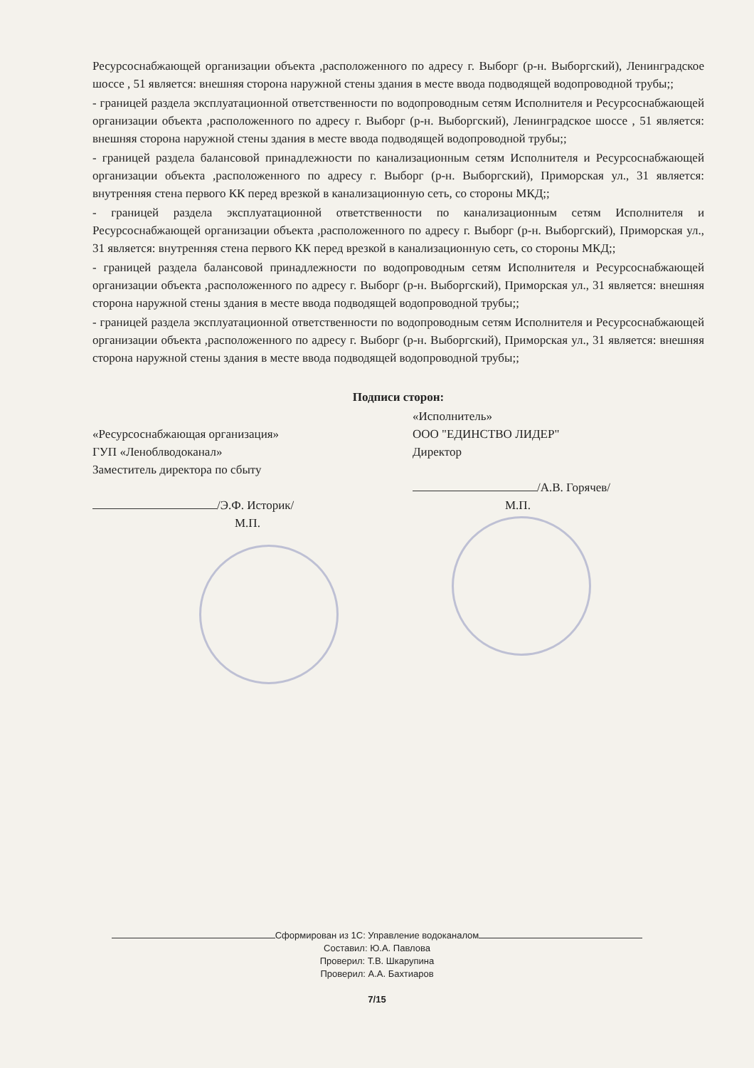Ресурсоснабжающей организации объекта ,расположенного по адресу г. Выборг (р-н. Выборгский), Ленинградское шоссе , 51 является: внешняя сторона наружной стены здания в месте ввода подводящей водопроводной трубы;;
- границей раздела эксплуатационной ответственности по водопроводным сетям Исполнителя и Ресурсоснабжающей организации объекта ,расположенного по адресу г. Выборг (р-н. Выборгский), Ленинградское шоссе , 51 является: внешняя сторона наружной стены здания в месте ввода подводящей водопроводной трубы;;
- границей раздела балансовой принадлежности по канализационным сетям Исполнителя и Ресурсоснабжающей организации объекта ,расположенного по адресу г. Выборг (р-н. Выборгский), Приморская ул., 31 является: внутренняя стена первого КК перед врезкой в канализационную сеть, со стороны МКД;;
- границей раздела эксплуатационной ответственности по канализационным сетям Исполнителя и Ресурсоснабжающей организации объекта ,расположенного по адресу г. Выборг (р-н. Выборгский), Приморская ул., 31 является: внутренняя стена первого КК перед врезкой в канализационную сеть, со стороны МКД;;
- границей раздела балансовой принадлежности по водопроводным сетям Исполнителя и Ресурсоснабжающей организации объекта ,расположенного по адресу г. Выборг (р-н. Выборгский), Приморская ул., 31 является: внешняя сторона наружной стены здания в месте ввода подводящей водопроводной трубы;;
- границей раздела эксплуатационной ответственности по водопроводным сетям Исполнителя и Ресурсоснабжающей организации объекта ,расположенного по адресу г. Выборг (р-н. Выборгский), Приморская ул., 31 является: внешняя сторона наружной стены здания в месте ввода подводящей водопроводной трубы;;
Подписи сторон:
«Ресурсоснабжающая организация»
ГУП «Леноблводоканал»
Заместитель директора по сбыту
/Э.Ф. Историк/
М.П.
«Исполнитель»
ООО "ЕДИНСТВО ЛИДЕР"
Директор
/А.В. Горячев/
М.П.
Сформирован из 1С: Управление водоканалом
Составил: Ю.А. Павлова
Проверил: Т.В. Шкарупина
Проверил: А.А. Бахтиаров
7/15